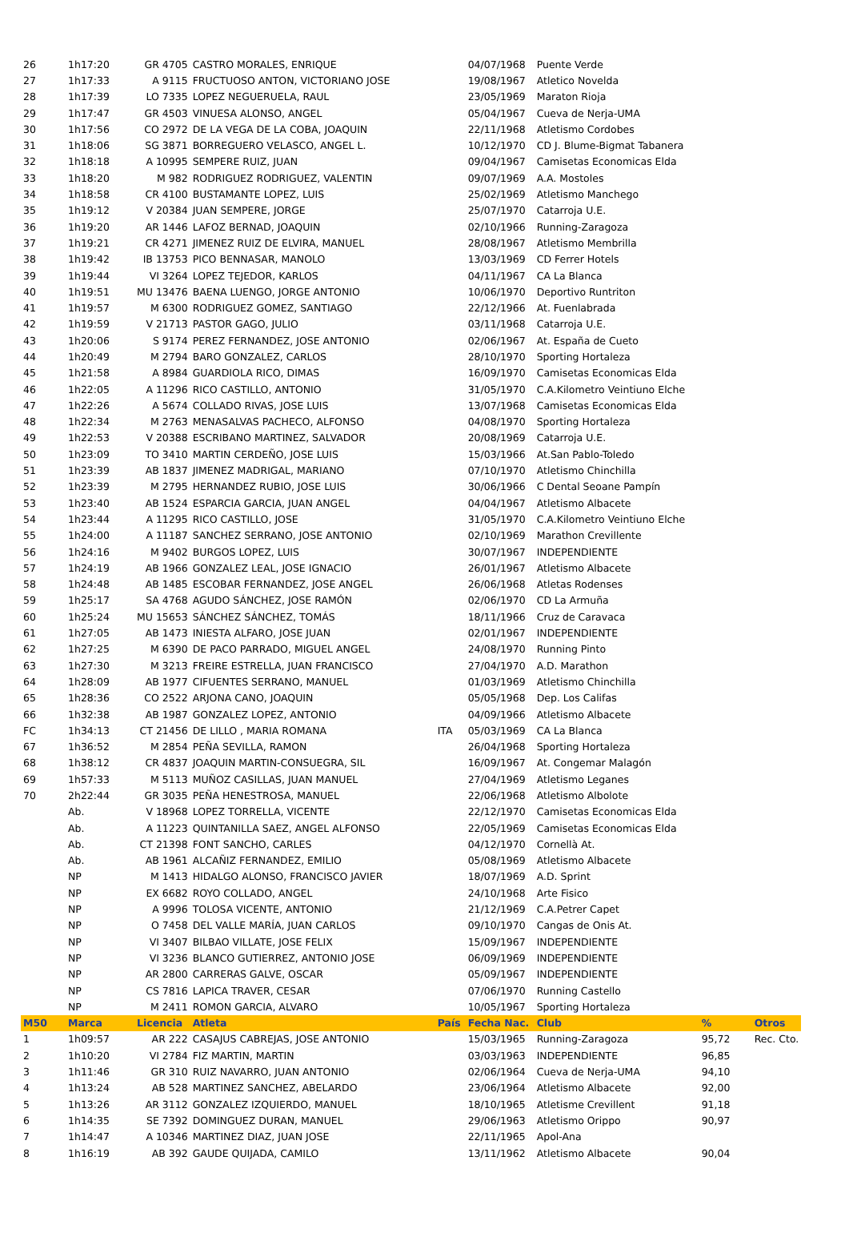| 26 | 1h17:20 | GR 4705 | CASTRO MORALES, ENRIQUE | | 04/07/1968 | Puente Verde | | |
| 27 | 1h17:33 | A 9115 | FRUCTUOSO ANTON, VICTORIANO JOSE | | 19/08/1967 | Atletico Novelda | | |
| 28 | 1h17:39 | LO 7335 | LOPEZ NEGUERUELA, RAUL | | 23/05/1969 | Maraton Rioja | | |
| 29 | 1h17:47 | GR 4503 | VINUESA ALONSO, ANGEL | | 05/04/1967 | Cueva de Nerja-UMA | | |
| 30 | 1h17:56 | CO 2972 | DE LA VEGA DE LA COBA, JOAQUIN | | 22/11/1968 | Atletismo Cordobes | | |
| 31 | 1h18:06 | SG 3871 | BORREGUERO VELASCO, ANGEL L. | | 10/12/1970 | CD J. Blume-Bigmat Tabanera | | |
| 32 | 1h18:18 | A 10995 | SEMPERE RUIZ, JUAN | | 09/04/1967 | Camisetas Economicas Elda | | |
| 33 | 1h18:20 | M 982 | RODRIGUEZ RODRIGUEZ, VALENTIN | | 09/07/1969 | A.A. Mostoles | | |
| 34 | 1h18:58 | CR 4100 | BUSTAMANTE LOPEZ, LUIS | | 25/02/1969 | Atletismo Manchego | | |
| 35 | 1h19:12 | V 20384 | JUAN SEMPERE, JORGE | | 25/07/1970 | Catarroja U.E. | | |
| 36 | 1h19:20 | AR 1446 | LAFOZ BERNAD, JOAQUIN | | 02/10/1966 | Running-Zaragoza | | |
| 37 | 1h19:21 | CR 4271 | JIMENEZ RUIZ DE ELVIRA, MANUEL | | 28/08/1967 | Atletismo Membrilla | | |
| 38 | 1h19:42 | IB 13753 | PICO BENNASAR, MANOLO | | 13/03/1969 | CD Ferrer Hotels | | |
| 39 | 1h19:44 | VI 3264 | LOPEZ TEJEDOR, KARLOS | | 04/11/1967 | CA La Blanca | | |
| 40 | 1h19:51 | MU 13476 | BAENA LUENGO, JORGE ANTONIO | | 10/06/1970 | Deportivo Runtriton | | |
| 41 | 1h19:57 | M 6300 | RODRIGUEZ GOMEZ, SANTIAGO | | 22/12/1966 | At. Fuenlabrada | | |
| 42 | 1h19:59 | V 21713 | PASTOR GAGO, JULIO | | 03/11/1968 | Catarroja U.E. | | |
| 43 | 1h20:06 | S 9174 | PEREZ FERNANDEZ, JOSE ANTONIO | | 02/06/1967 | At. España de Cueto | | |
| 44 | 1h20:49 | M 2794 | BARO GONZALEZ, CARLOS | | 28/10/1970 | Sporting Hortaleza | | |
| 45 | 1h21:58 | A 8984 | GUARDIOLA RICO, DIMAS | | 16/09/1970 | Camisetas Economicas Elda | | |
| 46 | 1h22:05 | A 11296 | RICO CASTILLO, ANTONIO | | 31/05/1970 | C.A.Kilometro Veintiuno Elche | | |
| 47 | 1h22:26 | A 5674 | COLLADO RIVAS, JOSE LUIS | | 13/07/1968 | Camisetas Economicas Elda | | |
| 48 | 1h22:34 | M 2763 | MENASALVAS PACHECO, ALFONSO | | 04/08/1970 | Sporting Hortaleza | | |
| 49 | 1h22:53 | V 20388 | ESCRIBANO MARTINEZ, SALVADOR | | 20/08/1969 | Catarroja U.E. | | |
| 50 | 1h23:09 | TO 3410 | MARTIN CERDEÑO, JOSE LUIS | | 15/03/1966 | At.San Pablo-Toledo | | |
| 51 | 1h23:39 | AB 1837 | JIMENEZ MADRIGAL, MARIANO | | 07/10/1970 | Atletismo Chinchilla | | |
| 52 | 1h23:39 | M 2795 | HERNANDEZ RUBIO, JOSE LUIS | | 30/06/1966 | C Dental Seoane Pampín | | |
| 53 | 1h23:40 | AB 1524 | ESPARCIA GARCIA, JUAN ANGEL | | 04/04/1967 | Atletismo Albacete | | |
| 54 | 1h23:44 | A 11295 | RICO CASTILLO, JOSE | | 31/05/1970 | C.A.Kilometro Veintiuno Elche | | |
| 55 | 1h24:00 | A 11187 | SANCHEZ SERRANO, JOSE ANTONIO | | 02/10/1969 | Marathon Crevillente | | |
| 56 | 1h24:16 | M 9402 | BURGOS LOPEZ, LUIS | | 30/07/1967 | INDEPENDIENTE | | |
| 57 | 1h24:19 | AB 1966 | GONZALEZ LEAL, JOSE IGNACIO | | 26/01/1967 | Atletismo Albacete | | |
| 58 | 1h24:48 | AB 1485 | ESCOBAR FERNANDEZ, JOSE ANGEL | | 26/06/1968 | Atletas Rodenses | | |
| 59 | 1h25:17 | SA 4768 | AGUDO SÁNCHEZ, JOSE RAMÓN | | 02/06/1970 | CD La Armuña | | |
| 60 | 1h25:24 | MU 15653 | SÁNCHEZ SÁNCHEZ, TOMÁS | | 18/11/1966 | Cruz de Caravaca | | |
| 61 | 1h27:05 | AB 1473 | INIESTA ALFARO, JOSE JUAN | | 02/01/1967 | INDEPENDIENTE | | |
| 62 | 1h27:25 | M 6390 | DE PACO PARRADO, MIGUEL ANGEL | | 24/08/1970 | Running Pinto | | |
| 63 | 1h27:30 | M 3213 | FREIRE ESTRELLA, JUAN FRANCISCO | | 27/04/1970 | A.D. Marathon | | |
| 64 | 1h28:09 | AB 1977 | CIFUENTES SERRANO, MANUEL | | 01/03/1969 | Atletismo Chinchilla | | |
| 65 | 1h28:36 | CO 2522 | ARJONA CANO, JOAQUIN | | 05/05/1968 | Dep. Los Califas | | |
| 66 | 1h32:38 | AB 1987 | GONZALEZ LOPEZ, ANTONIO | | 04/09/1966 | Atletismo Albacete | | |
| FC | 1h34:13 | CT 21456 | DE LILLO , MARIA ROMANA | ITA | 05/03/1969 | CA La Blanca | | |
| 67 | 1h36:52 | M 2854 | PEÑA SEVILLA, RAMON | | 26/04/1968 | Sporting Hortaleza | | |
| 68 | 1h38:12 | CR 4837 | JOAQUIN MARTIN-CONSUEGRA, SIL | | 16/09/1967 | At. Congemar Malagón | | |
| 69 | 1h57:33 | M 5113 | MUÑOZ CASILLAS, JUAN MANUEL | | 27/04/1969 | Atletismo Leganes | | |
| 70 | 2h22:44 | GR 3035 | PEÑA HENESTROSA, MANUEL | | 22/06/1968 | Atletismo Albolote | | |
| | Ab. | V 18968 | LOPEZ TORRELLA, VICENTE | | 22/12/1970 | Camisetas Economicas Elda | | |
| | Ab. | A 11223 | QUINTANILLA SAEZ, ANGEL ALFONSO | | 22/05/1969 | Camisetas Economicas Elda | | |
| | Ab. | CT 21398 | FONT SANCHO, CARLES | | 04/12/1970 | Cornellà At. | | |
| | Ab. | AB 1961 | ALCAÑIZ FERNANDEZ, EMILIO | | 05/08/1969 | Atletismo Albacete | | |
| | NP | M 1413 | HIDALGO ALONSO, FRANCISCO JAVIER | | 18/07/1969 | A.D. Sprint | | |
| | NP | EX 6682 | ROYO COLLADO, ANGEL | | 24/10/1968 | Arte Fisico | | |
| | NP | A 9996 | TOLOSA VICENTE, ANTONIO | | 21/12/1969 | C.A.Petrer Capet | | |
| | NP | O 7458 | DEL VALLE MARÍA, JUAN CARLOS | | 09/10/1970 | Cangas de Onis At. | | |
| | NP | VI 3407 | BILBAO VILLATE, JOSE FELIX | | 15/09/1967 | INDEPENDIENTE | | |
| | NP | VI 3236 | BLANCO GUTIERREZ, ANTONIO JOSE | | 06/09/1969 | INDEPENDIENTE | | |
| | NP | AR 2800 | CARRERAS GALVE, OSCAR | | 05/09/1967 | INDEPENDIENTE | | |
| | NP | CS 7816 | LAPICA TRAVER, CESAR | | 07/06/1970 | Running Castello | | |
| | NP | M 2411 | ROMON GARCIA, ALVARO | | 10/05/1967 | Sporting Hortaleza | | |
| M50 | Marca | Licencia | Atleta | País | Fecha Nac. | Club | % | Otros |
| 1 | 1h09:57 | AR 222 | CASAJUS CABREJAS, JOSE ANTONIO | | 15/03/1965 | Running-Zaragoza | 95,72 | Rec. Cto. |
| 2 | 1h10:20 | VI 2784 | FIZ MARTIN, MARTIN | | 03/03/1963 | INDEPENDIENTE | 96,85 | |
| 3 | 1h11:46 | GR 310 | RUIZ NAVARRO, JUAN ANTONIO | | 02/06/1964 | Cueva de Nerja-UMA | 94,10 | |
| 4 | 1h13:24 | AB 528 | MARTINEZ SANCHEZ, ABELARDO | | 23/06/1964 | Atletismo Albacete | 92,00 | |
| 5 | 1h13:26 | AR 3112 | GONZALEZ IZQUIERDO, MANUEL | | 18/10/1965 | Atletisme Crevillent | 91,18 | |
| 6 | 1h14:35 | SE 7392 | DOMINGUEZ DURAN, MANUEL | | 29/06/1963 | Atletismo Orippo | 90,97 | |
| 7 | 1h14:47 | A 10346 | MARTINEZ DIAZ, JUAN JOSE | | 22/11/1965 | Apol-Ana | | |
| 8 | 1h16:19 | AB 392 | GAUDE QUIJADA, CAMILO | | 13/11/1962 | Atletismo Albacete | 90,04 | |